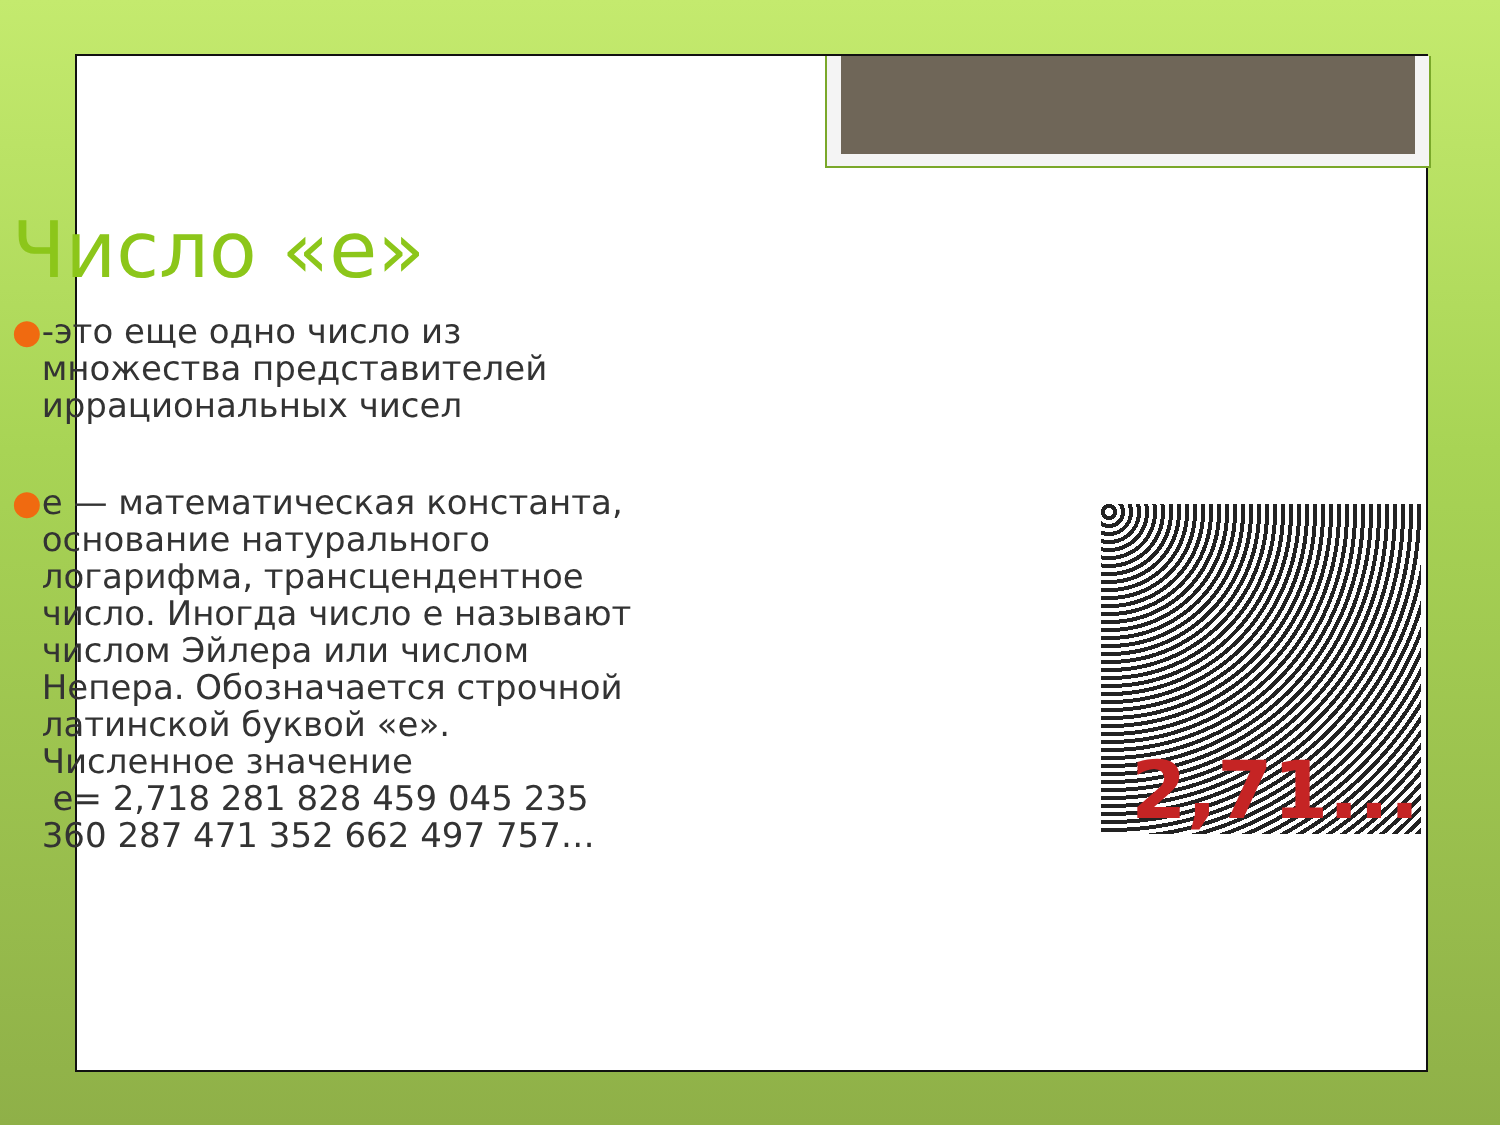Число «е»
● -это еще одно число из множества представителей иррациональных чисел
● е — математическая константа, основание натурального логарифма, трансцендентное число. Иногда число е называют числом Эйлера или числом Непера. Обозначается строчной латинской буквой «e». Численное значение
е= 2,718 281 828 459 045 235 360 287 471 352 662 497 757…
2,71...